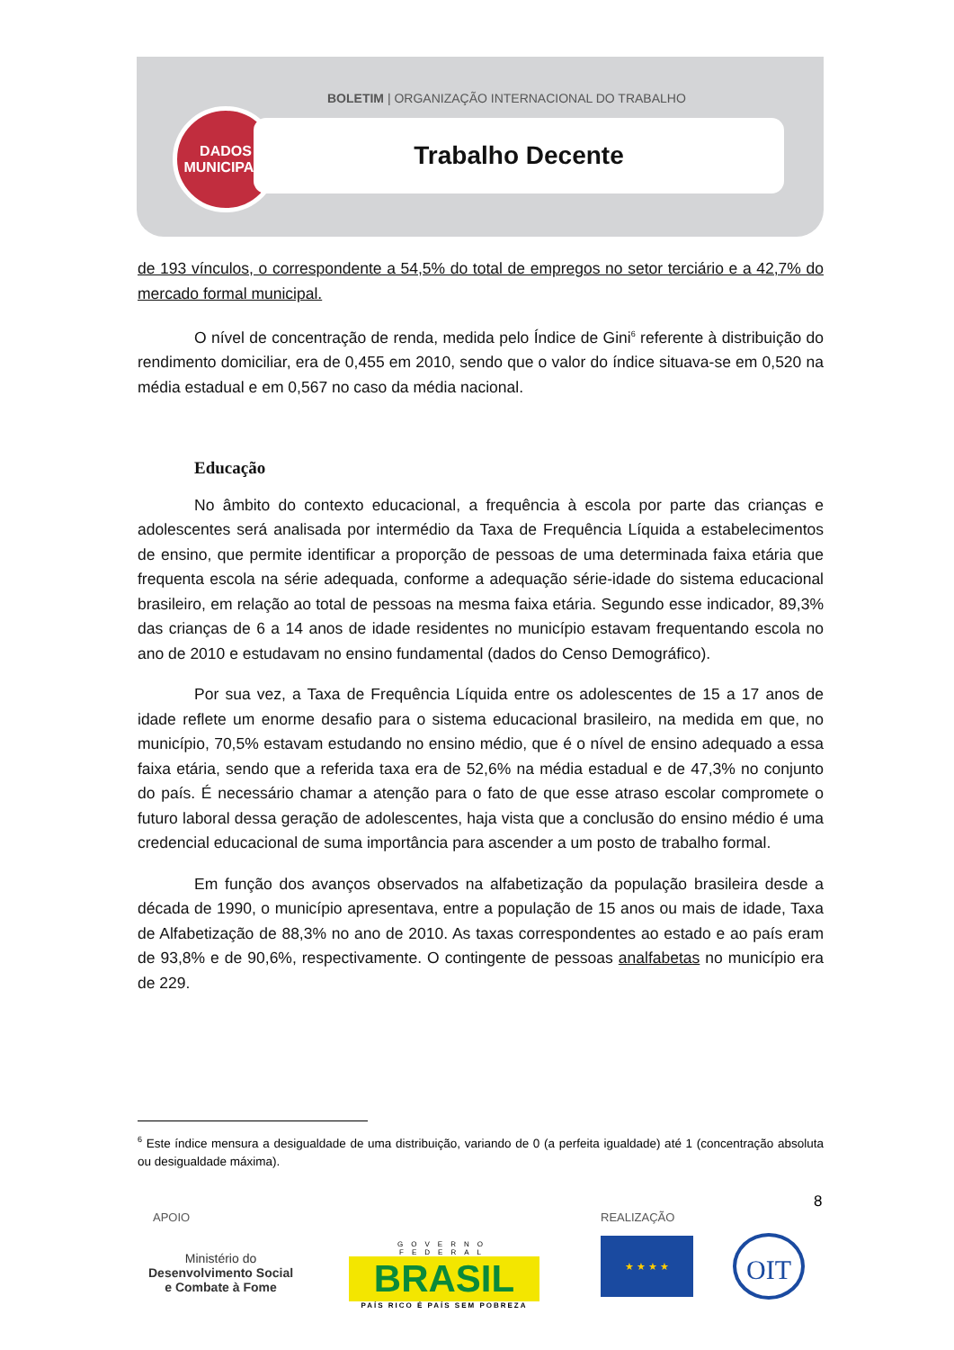BOLETIM | ORGANIZAÇÃO INTERNACIONAL DO TRABALHO
DADOS
MUNICIPAIS
Trabalho Decente
de 193 vínculos, o correspondente a 54,5% do total de empregos no setor terciário e a 42,7% do mercado formal municipal.
O nível de concentração de renda, medida pelo Índice de Gini<sup>6</sup> referente à distribuição do rendimento domiciliar, era de 0,455 em 2010, sendo que o valor do índice situava-se em 0,520 na média estadual e em 0,567 no caso da média nacional.
Educação
No âmbito do contexto educacional, a frequência à escola por parte das crianças e adolescentes será analisada por intermédio da Taxa de Frequência Líquida a estabelecimentos de ensino, que permite identificar a proporção de pessoas de uma determinada faixa etária que frequenta escola na série adequada, conforme a adequação série-idade do sistema educacional brasileiro, em relação ao total de pessoas na mesma faixa etária. Segundo esse indicador, 89,3% das crianças de 6 a 14 anos de idade residentes no município estavam frequentando escola no ano de 2010 e estudavam no ensino fundamental (dados do Censo Demográfico).
Por sua vez, a Taxa de Frequência Líquida entre os adolescentes de 15 a 17 anos de idade reflete um enorme desafio para o sistema educacional brasileiro, na medida em que, no município, 70,5% estavam estudando no ensino médio, que é o nível de ensino adequado a essa faixa etária, sendo que a referida taxa era de 52,6% na média estadual e de 47,3% no conjunto do país. É necessário chamar a atenção para o fato de que esse atraso escolar compromete o futuro laboral dessa geração de adolescentes, haja vista que a conclusão do ensino médio é uma credencial educacional de suma importância para ascender a um posto de trabalho formal.
Em função dos avanços observados na alfabetização da população brasileira desde a década de 1990, o município apresentava, entre a população de 15 anos ou mais de idade, Taxa de Alfabetização de 88,3% no ano de 2010. As taxas correspondentes ao estado e ao país eram de 93,8% e de 90,6%, respectivamente. O contingente de pessoas analfabetas no município era de 229.
<sup>6</sup> Este índice mensura a desigualdade de uma distribuição, variando de 0 (a perfeita igualdade) até 1 (concentração absoluta ou desigualdade máxima).
8
APOIO REALIZAÇÃO
Ministério do
Desenvolvimento Social
e Combate à Fome
GOVERNO FEDERAL
BRASIL
PAÍS RICO É PAÍS SEM POBREZA
★ ★ ★ ★ OIT